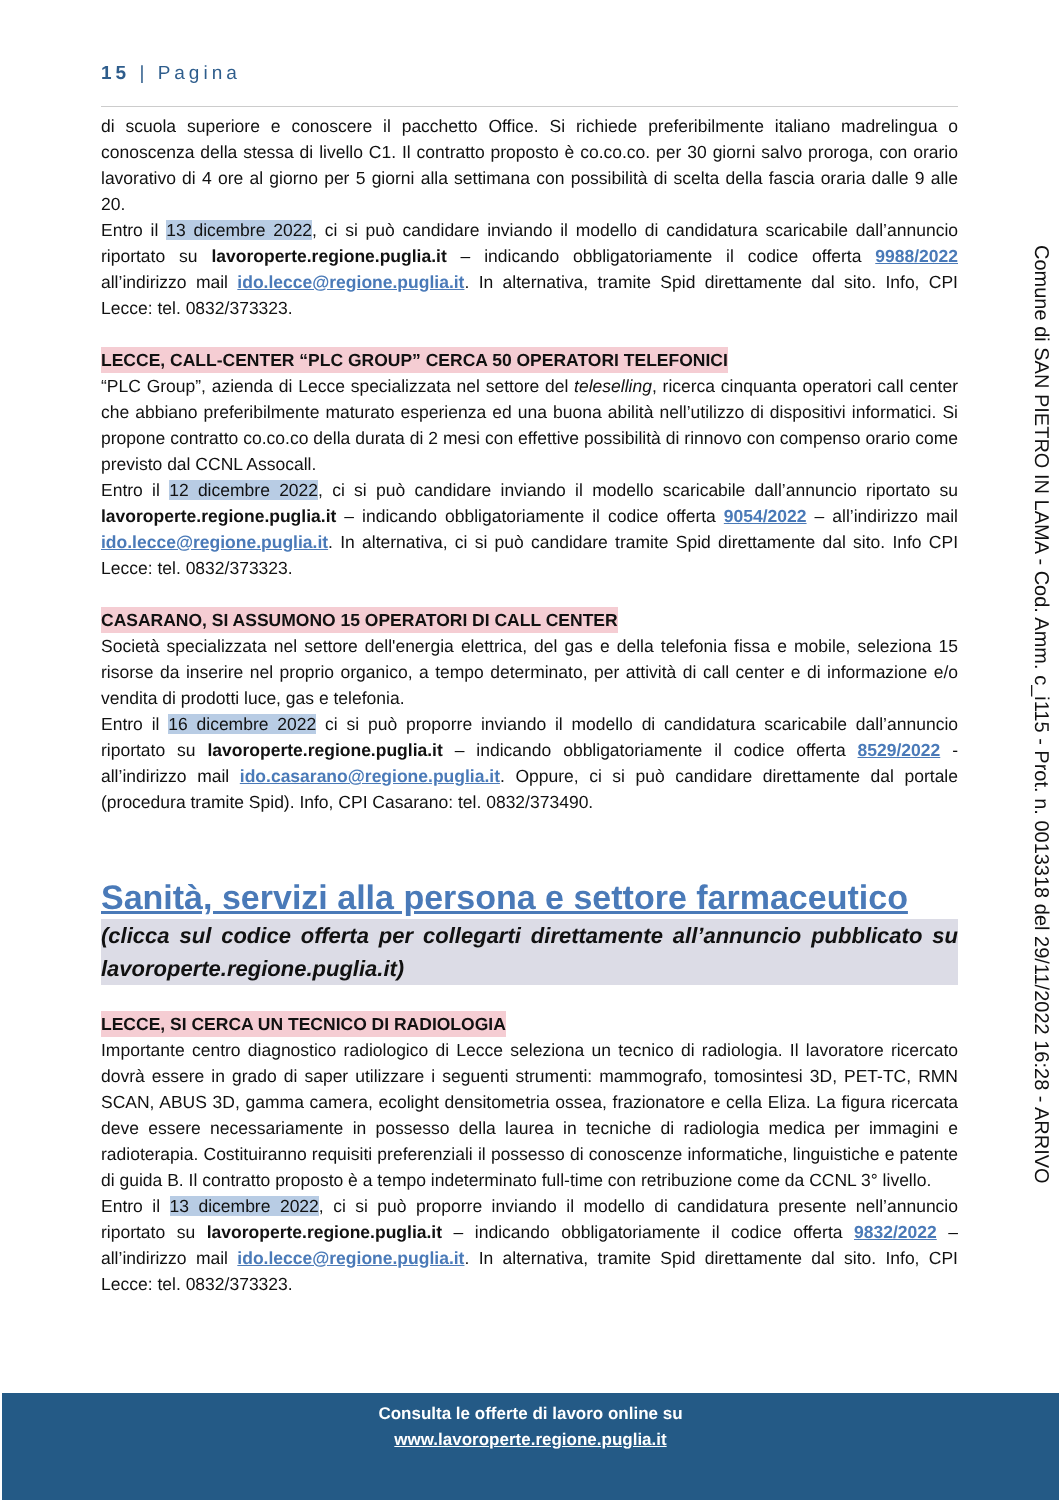15 | Pagina
di scuola superiore e conoscere il pacchetto Office. Si richiede preferibilmente italiano madrelingua o conoscenza della stessa di livello C1. Il contratto proposto è co.co.co. per 30 giorni salvo proroga, con orario lavorativo di 4 ore al giorno per 5 giorni alla settimana con possibilità di scelta della fascia oraria dalle 9 alle 20.
Entro il 13 dicembre 2022, ci si può candidare inviando il modello di candidatura scaricabile dall’annuncio riportato su lavoroperte.regione.puglia.it – indicando obbligatoriamente il codice offerta 9988/2022 all’indirizzo mail ido.lecce@regione.puglia.it. In alternativa, tramite Spid direttamente dal sito. Info, CPI Lecce: tel. 0832/373323.
LECCE, CALL-CENTER “PLC GROUP” CERCA 50 OPERATORI TELEFONICI
“PLC Group”, azienda di Lecce specializzata nel settore del teleselling, ricerca cinquanta operatori call center che abbiano preferibilmente maturato esperienza ed una buona abilità nell’utilizzo di dispositivi informatici. Si propone contratto co.co.co della durata di 2 mesi con effettive possibilità di rinnovo con compenso orario come previsto dal CCNL Assocall.
Entro il 12 dicembre 2022, ci si può candidare inviando il modello scaricabile dall’annuncio riportato su lavoroperte.regione.puglia.it – indicando obbligatoriamente il codice offerta 9054/2022 – all’indirizzo mail ido.lecce@regione.puglia.it. In alternativa, ci si può candidare tramite Spid direttamente dal sito. Info CPI Lecce: tel. 0832/373323.
CASARANO, SI ASSUMONO 15 OPERATORI DI CALL CENTER
Società specializzata nel settore dell'energia elettrica, del gas e della telefonia fissa e mobile, seleziona 15 risorse da inserire nel proprio organico, a tempo determinato, per attività di call center e di informazione e/o vendita di prodotti luce, gas e telefonia.
Entro il 16 dicembre 2022 ci si può proporre inviando il modello di candidatura scaricabile dall’annuncio riportato su lavoroperte.regione.puglia.it – indicando obbligatoriamente il codice offerta 8529/2022 - all’indirizzo mail ido.casarano@regione.puglia.it. Oppure, ci si può candidare direttamente dal portale (procedura tramite Spid). Info, CPI Casarano: tel. 0832/373490.
Sanità, servizi alla persona e settore farmaceutico
(clicca sul codice offerta per collegarti direttamente all’annuncio pubblicato su lavoroperte.regione.puglia.it)
LECCE, SI CERCA UN TECNICO DI RADIOLOGIA
Importante centro diagnostico radiologico di Lecce seleziona un tecnico di radiologia. Il lavoratore ricercato dovrà essere in grado di saper utilizzare i seguenti strumenti: mammografo, tomosintesi 3D, PET-TC, RMN SCAN, ABUS 3D, gamma camera, ecolight densitometria ossea, frazionatore e cella Eliza. La figura ricercata deve essere necessariamente in possesso della laurea in tecniche di radiologia medica per immagini e radioterapia. Costituiranno requisiti preferenziali il possesso di conoscenze informatiche, linguistiche e patente di guida B. Il contratto proposto è a tempo indeterminato full-time con retribuzione come da CCNL 3° livello.
Entro il 13 dicembre 2022, ci si può proporre inviando il modello di candidatura presente nell’annuncio riportato su lavoroperte.regione.puglia.it – indicando obbligatoriamente il codice offerta 9832/2022 – all’indirizzo mail ido.lecce@regione.puglia.it. In alternativa, tramite Spid direttamente dal sito. Info, CPI Lecce: tel. 0832/373323.
Comune di SAN PIETRO IN LAMA - Cod. Amm. c_i115 - Prot. n. 0013318 del 29/11/2022 16:28 - ARRIVO
Consulta le offerte di lavoro online su
www.lavoroperte.regione.puglia.it